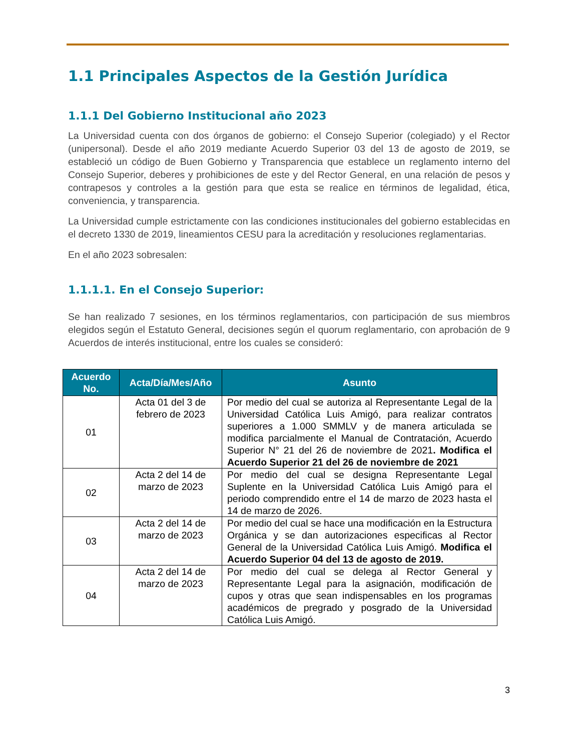1.1 Principales Aspectos de la Gestión Jurídica
1.1.1 Del Gobierno Institucional año 2023
La Universidad cuenta con dos órganos de gobierno: el Consejo Superior (colegiado) y el Rector (unipersonal). Desde el año 2019 mediante Acuerdo Superior 03 del 13 de agosto de 2019, se estableció un código de Buen Gobierno y Transparencia que establece un reglamento interno del Consejo Superior, deberes y prohibiciones de este y del Rector General, en una relación de pesos y contrapesos y controles a la gestión para que esta se realice en términos de legalidad, ética, conveniencia, y transparencia.
La Universidad cumple estrictamente con las condiciones institucionales del gobierno establecidas en el decreto 1330 de 2019, lineamientos CESU para la acreditación y resoluciones reglamentarias.
En el año 2023 sobresalen:
1.1.1.1. En el Consejo Superior:
Se han realizado 7 sesiones, en los términos reglamentarios, con participación de sus miembros elegidos según el Estatuto General, decisiones según el quorum reglamentario, con aprobación de 9 Acuerdos de interés institucional, entre los cuales se consideró:
| Acuerdo No. | Acta/Día/Mes/Año | Asunto |
| --- | --- | --- |
| 01 | Acta 01 del 3 de febrero de 2023 | Por medio del cual se autoriza al Representante Legal de la Universidad Católica Luis Amigó, para realizar contratos superiores a 1.000 SMMLV y de manera articulada se modifica parcialmente el Manual de Contratación, Acuerdo Superior N° 21 del 26 de noviembre de 2021 . Modifica el Acuerdo Superior 21 del 26 de noviembre de 2021 |
| 02 | Acta 2 del 14 de marzo de 2023 | Por medio del cual se designa Representante Legal Suplente en la Universidad Católica Luis Amigó para el periodo comprendido entre el 14 de marzo de 2023 hasta el 14 de marzo de 2026. |
| 03 | Acta 2 del 14 de marzo de 2023 | Por medio del cual se hace una modificación en la Estructura Orgánica y se dan autorizaciones especificas al Rector General de la Universidad Católica Luis Amigó. Modifica el Acuerdo Superior 04 del 13 de agosto de 2019. |
| 04 | Acta 2 del 14 de marzo de 2023 | Por medio del cual se delega al Rector General y Representante Legal para la asignación, modificación de cupos y otras que sean indispensables en los programas académicos de pregrado y posgrado de la Universidad Católica Luis Amigó. |
3